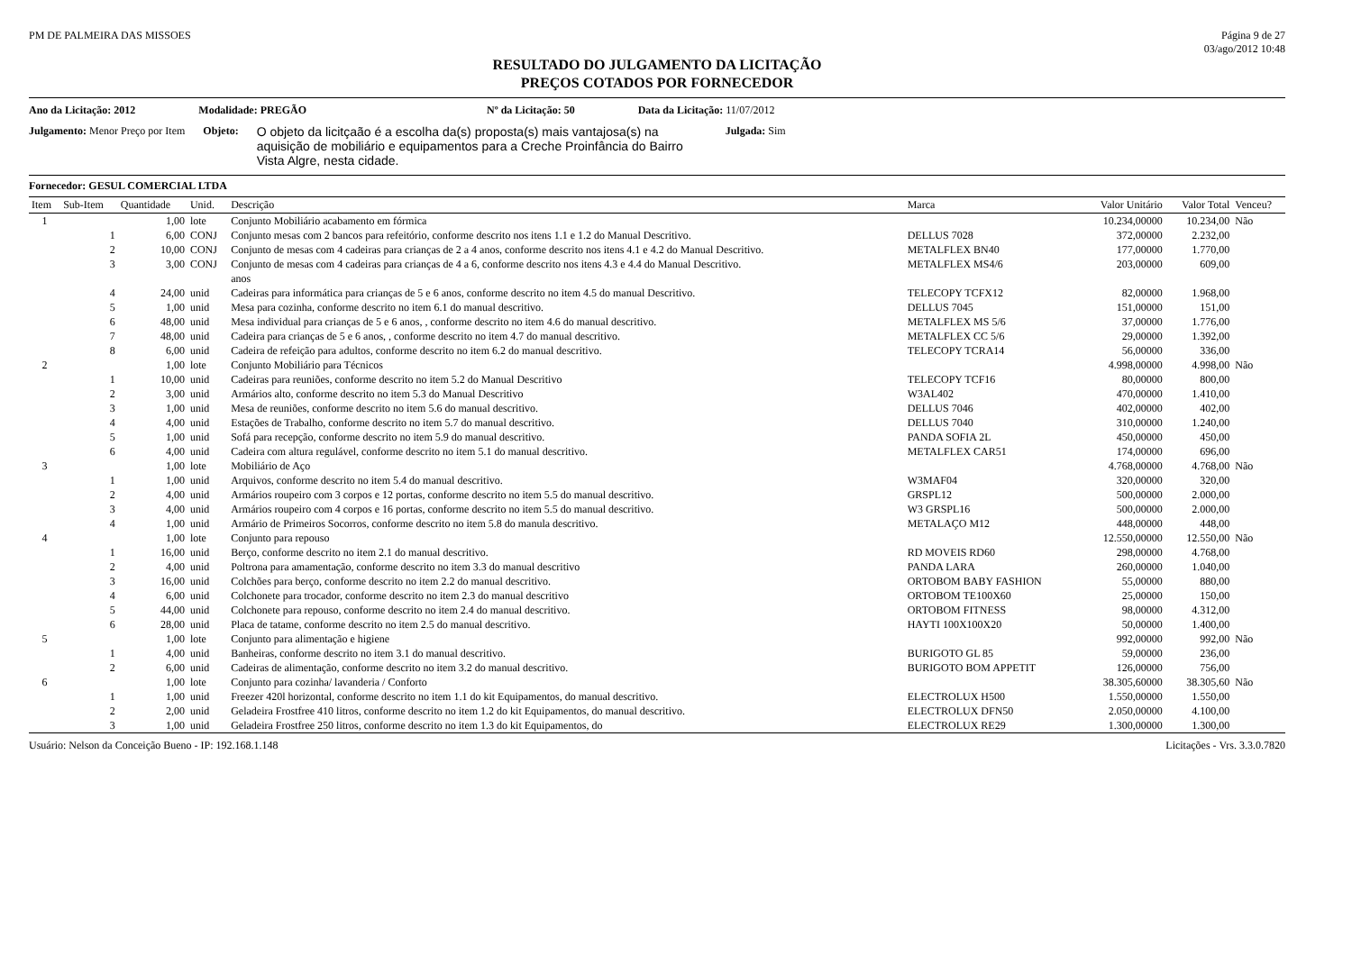PM DE PALMEIRA DAS MISSOES Página 9 de 27
03/ago/2012 10:48
RESULTADO DO JULGAMENTO DA LICITAÇÃO
PREÇOS COTADOS POR FORNECEDOR
Ano da Licitação: 2012 Modalidade: PREGÃO Nº da Licitação: 50 Data da Licitação: 11/07/2012
Julgamento: Menor Preço por Item Objeto:
O objeto da licitçaão é a escolha da(s) proposta(s) mais vantajosa(s) na aquisição de mobiliário e equipamentos para a Creche Proinfância do Bairro Vista Algre, nesta cidade.
Julgada: Sim
Fornecedor: GESUL COMERCIAL LTDA
| Item | Sub-Item | Quantidade | Unid. | Descrição | Marca | Valor Unitário | Valor Total | Venceu? |
| --- | --- | --- | --- | --- | --- | --- | --- | --- |
| 1 | | 1,00 | lote | Conjunto Mobiliário acabamento em fórmica | | 10.234,00000 | 10.234,00 | Não |
| | 1 | 6,00 | CONJ | Conjunto mesas com 2 bancos para refeitório, conforme descrito nos itens 1.1 e 1.2 do Manual Descritivo. | DELLUS 7028 | 372,00000 | 2.232,00 | |
| | 2 | 10,00 | CONJ | Conjunto de mesas com 4 cadeiras para crianças de 2 a 4 anos, conforme descrito nos itens 4.1 e 4.2 do Manual Descritivo. | METALFLEX BN40 | 177,00000 | 1.770,00 | |
| | 3 | 3,00 | CONJ | Conjunto de mesas com 4 cadeiras para crianças de 4 a 6, conforme descrito nos itens 4.3 e 4.4 do Manual Descritivo. anos | METALFLEX MS4/6 | 203,00000 | 609,00 | |
| | 4 | 24,00 | unid | Cadeiras para informática para crianças de 5 e 6 anos, conforme descrito no item 4.5 do manual Descritivo. | TELECOPY TCFX12 | 82,00000 | 1.968,00 | |
| | 5 | 1,00 | unid | Mesa para cozinha, conforme descrito no item 6.1 do manual descritivo. | DELLUS 7045 | 151,00000 | 151,00 | |
| | 6 | 48,00 | unid | Mesa individual para crianças de 5 e 6 anos, , conforme descrito no item 4.6 do manual descritivo. | METALFLEX MS 5/6 | 37,00000 | 1.776,00 | |
| | 7 | 48,00 | unid | Cadeira para crianças de 5 e 6 anos, , conforme descrito no item 4.7 do manual descritivo. | METALFLEX CC 5/6 | 29,00000 | 1.392,00 | |
| | 8 | 6,00 | unid | Cadeira de refeição para adultos, conforme descrito no item 6.2 do manual descritivo. | TELECOPY TCRA14 | 56,00000 | 336,00 | |
| 2 | | 1,00 | lote | Conjunto Mobiliário para Técnicos | | 4.998,00000 | 4.998,00 | Não |
| | 1 | 10,00 | unid | Cadeiras para reuniões, conforme descrito no item 5.2 do Manual Descritivo | TELECOPY TCF16 | 80,00000 | 800,00 | |
| | 2 | 3,00 | unid | Armários alto, conforme descrito no item 5.3 do Manual Descritivo | W3AL402 | 470,00000 | 1.410,00 | |
| | 3 | 1,00 | unid | Mesa de reuniões, conforme descrito no item 5.6 do manual descritivo. | DELLUS 7046 | 402,00000 | 402,00 | |
| | 4 | 4,00 | unid | Estações de Trabalho, conforme descrito no item 5.7 do manual descritivo. | DELLUS 7040 | 310,00000 | 1.240,00 | |
| | 5 | 1,00 | unid | Sofá para recepção, conforme descrito no item 5.9 do manual descritivo. | PANDA SOFIA 2L | 450,00000 | 450,00 | |
| | 6 | 4,00 | unid | Cadeira com altura regulável, conforme descrito no item 5.1 do manual descritivo. | METALFLEX CAR51 | 174,00000 | 696,00 | |
| 3 | | 1,00 | lote | Mobiliário de Aço | | 4.768,00000 | 4.768,00 | Não |
| | 1 | 1,00 | unid | Arquivos, conforme descrito no item 5.4 do manual descritivo. | W3MAF04 | 320,00000 | 320,00 | |
| | 2 | 4,00 | unid | Armários roupeiro com 3 corpos e 12 portas, conforme descrito no item 5.5 do manual descritivo. | GRSPL12 | 500,00000 | 2.000,00 | |
| | 3 | 4,00 | unid | Armários roupeiro com 4 corpos e 16 portas, conforme descrito no item 5.5 do manual descritivo. | W3 GRSPL16 | 500,00000 | 2.000,00 | |
| | 4 | 1,00 | unid | Armário de Primeiros Socorros, conforme descrito no item 5.8 do manula descritivo. | METALAÇO M12 | 448,00000 | 448,00 | |
| 4 | | 1,00 | lote | Conjunto para repouso | | 12.550,00000 | 12.550,00 | Não |
| | 1 | 16,00 | unid | Berço, conforme descrito no item 2.1 do manual descritivo. | RD MOVEIS RD60 | 298,00000 | 4.768,00 | |
| | 2 | 4,00 | unid | Poltrona para amamentação, conforme descrito no item 3.3 do manual descritivo | PANDA LARA | 260,00000 | 1.040,00 | |
| | 3 | 16,00 | unid | Colchões para berço, conforme descrito no item 2.2 do manual descritivo. | ORTOBOM BABY FASHION | 55,00000 | 880,00 | |
| | 4 | 6,00 | unid | Colchonete para trocador, conforme descrito no item 2.3 do manual descritivo | ORTOBOM TE100X60 | 25,00000 | 150,00 | |
| | 5 | 44,00 | unid | Colchonete para repouso, conforme descrito no item 2.4 do manual descritivo. | ORTOBOM FITNESS | 98,00000 | 4.312,00 | |
| | 6 | 28,00 | unid | Placa de tatame, conforme descrito no item 2.5 do manual descritivo. | HAYTI 100X100X20 | 50,00000 | 1.400,00 | |
| 5 | | 1,00 | lote | Conjunto para alimentação e higiene | | 992,00000 | 992,00 | Não |
| | 1 | 4,00 | unid | Banheiras, conforme descrito no item 3.1 do manual descritivo. | BURIGOTO GL 85 | 59,00000 | 236,00 | |
| | 2 | 6,00 | unid | Cadeiras de alimentação, conforme descrito no item 3.2 do manual descritivo. | BURIGOTO BOM APPETIT | 126,00000 | 756,00 | |
| 6 | | 1,00 | lote | Conjunto para cozinha/ lavanderia / Conforto | | 38.305,60000 | 38.305,60 | Não |
| | 1 | 1,00 | unid | Freezer 420l horizontal, conforme descrito no item 1.1 do kit Equipamentos, do manual descritivo. | ELECTROLUX H500 | 1.550,00000 | 1.550,00 | |
| | 2 | 2,00 | unid | Geladeira Frostfree 410 litros, conforme descrito no item 1.2 do kit Equipamentos, do manual descritivo. | ELECTROLUX DFN50 | 2.050,00000 | 4.100,00 | |
| | 3 | 1,00 | unid | Geladeira Frostfree 250 litros, conforme descrito no item 1.3 do kit Equipamentos, do | ELECTROLUX RE29 | 1.300,00000 | 1.300,00 | |
Usuário: Nelson da Conceição Bueno - IP: 192.168.1.148
Licitações - Vrs. 3.3.0.7820